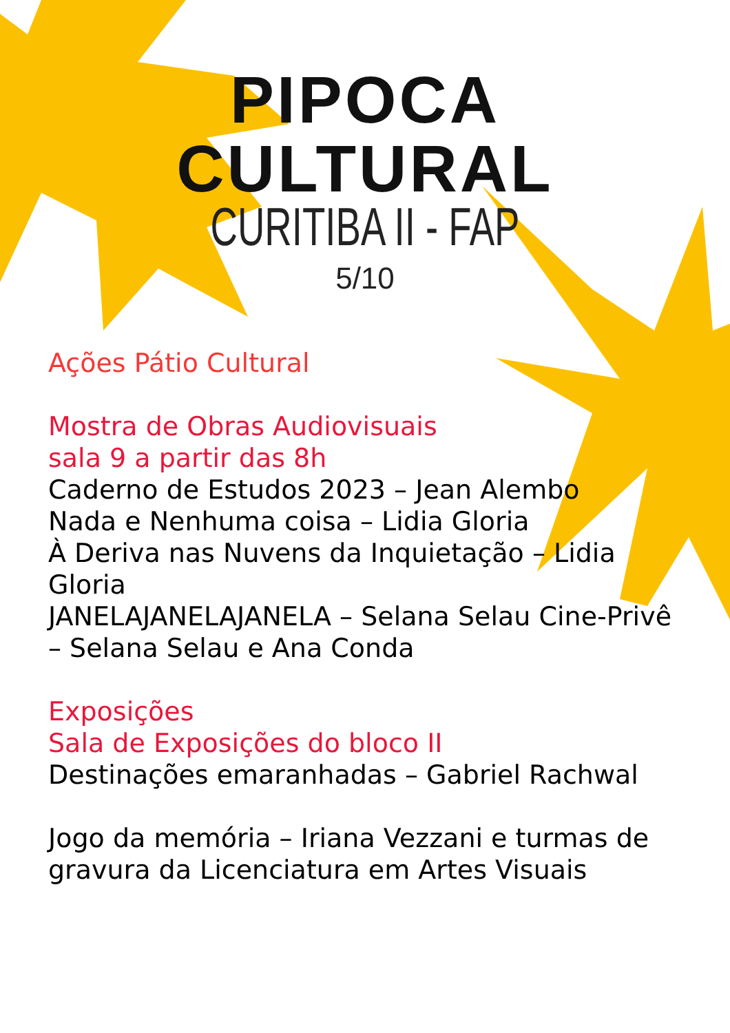PIPOCA
CULTURAL
CURITIBA II - FAP
5/10
Ações Pátio Cultural
Mostra de Obras Audiovisuais
sala 9 a partir das 8h
Caderno de Estudos 2023 – Jean Alembo
Nada e Nenhuma coisa – Lidia Gloria
À Deriva nas Nuvens da Inquietação – Lidia Gloria
JANELAJANELAJANELA – Selana Selau Cine-Privê – Selana Selau e Ana Conda
Exposições
Sala de Exposições do bloco II
Destinações emaranhadas – Gabriel Rachwal
Jogo da memória – Iriana Vezzani e turmas de gravura da Licenciatura em Artes Visuais